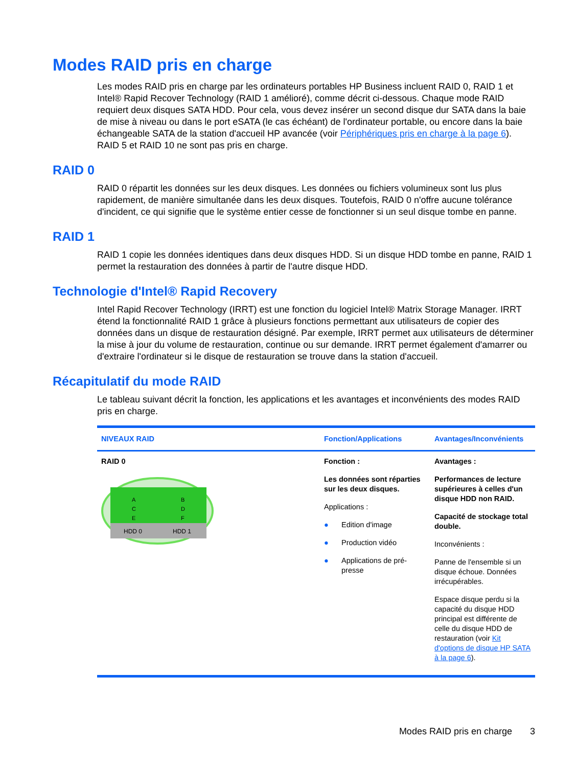Modes RAID pris en charge
Les modes RAID pris en charge par les ordinateurs portables HP Business incluent RAID 0, RAID 1 et Intel® Rapid Recover Technology (RAID 1 amélioré), comme décrit ci-dessous. Chaque mode RAID requiert deux disques SATA HDD. Pour cela, vous devez insérer un second disque dur SATA dans la baie de mise à niveau ou dans le port eSATA (le cas échéant) de l'ordinateur portable, ou encore dans la baie échangeable SATA de la station d'accueil HP avancée (voir Périphériques pris en charge à la page 6). RAID 5 et RAID 10 ne sont pas pris en charge.
RAID 0
RAID 0 répartit les données sur les deux disques. Les données ou fichiers volumineux sont lus plus rapidement, de manière simultanée dans les deux disques. Toutefois, RAID 0 n'offre aucune tolérance d'incident, ce qui signifie que le système entier cesse de fonctionner si un seul disque tombe en panne.
RAID 1
RAID 1 copie les données identiques dans deux disques HDD. Si un disque HDD tombe en panne, RAID 1 permet la restauration des données à partir de l'autre disque HDD.
Technologie d'Intel® Rapid Recovery
Intel Rapid Recover Technology (IRRT) est une fonction du logiciel Intel® Matrix Storage Manager. IRRT étend la fonctionnalité RAID 1 grâce à plusieurs fonctions permettant aux utilisateurs de copier des données dans un disque de restauration désigné. Par exemple, IRRT permet aux utilisateurs de déterminer la mise à jour du volume de restauration, continue ou sur demande. IRRT permet également d'amarrer ou d'extraire l'ordinateur si le disque de restauration se trouve dans la station d'accueil.
Récapitulatif du mode RAID
Le tableau suivant décrit la fonction, les applications et les avantages et inconvénients des modes RAID pris en charge.
| NIVEAUX RAID | Fonction/Applications | Avantages/Inconvénients |
| --- | --- | --- |
| RAID 0 A C E HDD 0 B D F HDD 1 | Fonction : Les données sont réparties sur les deux disques. Applications : ● Edition d'image ● Production vidéo ● Applications de pré-presse | Avantages : Performances de lecture supérieures à celles d'un disque HDD non RAID. Capacité de stockage total double. Inconvénients : Panne de l'ensemble si un disque échoue. Données irrécupérables. Espace disque perdu si la capacité du disque HDD principal est différente de celle du disque HDD de restauration (voir Kit d'options de disque HP SATA à la page 6 ). |
Modes RAID pris en charge 3